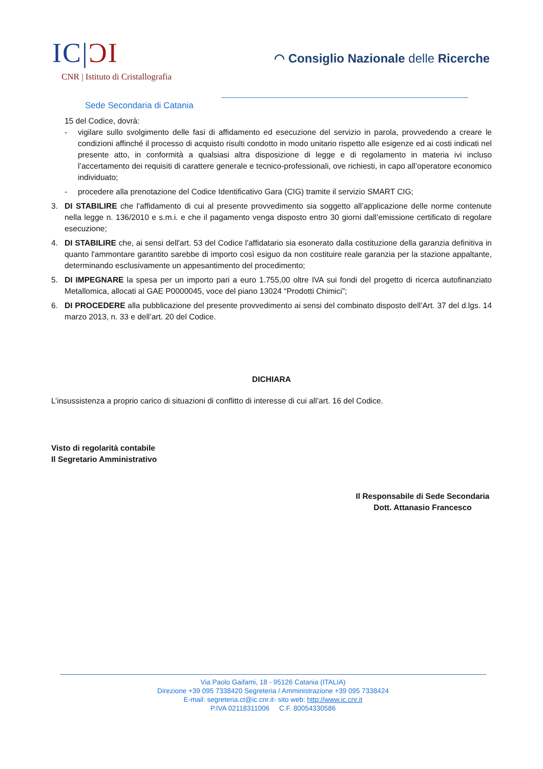IC|ƆI
CNR | Istituto di Cristallografia
◠ Consiglio Nazionale delle Ricerche
Sede Secondaria di Catania
15 del Codice, dovrà:
- vigilare sullo svolgimento delle fasi di affidamento ed esecuzione del servizio in parola, provvedendo a creare le condizioni affinché il processo di acquisto risulti condotto in modo unitario rispetto alle esigenze ed ai costi indicati nel presente atto, in conformità a qualsiasi altra disposizione di legge e di regolamento in materia ivi incluso l’accertamento dei requisiti di carattere generale e tecnico-professionali, ove richiesti, in capo all’operatore economico individuato;
- procedere alla prenotazione del Codice Identificativo Gara (CIG) tramite il servizio SMART CIG;
3. DI STABILIRE che l'affidamento di cui al presente provvedimento sia soggetto all’applicazione delle norme contenute nella legge n. 136/2010 e s.m.i. e che il pagamento venga disposto entro 30 giorni dall’emissione certificato di regolare esecuzione;
4. DI STABILIRE che, ai sensi dell'art. 53 del Codice l'affidatario sia esonerato dalla costituzione della garanzia definitiva in quanto l'ammontare garantito sarebbe di importo così esiguo da non costituire reale garanzia per la stazione appaltante, determinando esclusivamente un appesantimento del procedimento;
5. DI IMPEGNARE la spesa per un importo pari a euro 1.755,00 oltre IVA sui fondi del progetto di ricerca autofinanziato Metallomica, allocati al GAE P0000045, voce del piano 13024 “Prodotti Chimici”;
6. DI PROCEDERE alla pubblicazione del presente provvedimento ai sensi del combinato disposto dell’Art. 37 del d.lgs. 14 marzo 2013, n. 33 e dell’art. 20 del Codice.
DICHIARA
L’insussistenza a proprio carico di situazioni di conflitto di interesse di cui all’art. 16 del Codice.
Visto di regolarità contabile
Il Segretario Amministrativo
Il Responsabile di Sede Secondaria
Dott. Attanasio Francesco
Via Paolo Gaifami, 18 - 95126 Catania (ITALIA)
Direzione +39 095 7338420 Segreteria / Amministrazione +39 095 7338424
E-mail: segreteria.ct@ic.cnr.it- sito web: http://www.ic.cnr.it
P.IVA 02118311006 C.F. 80054330586